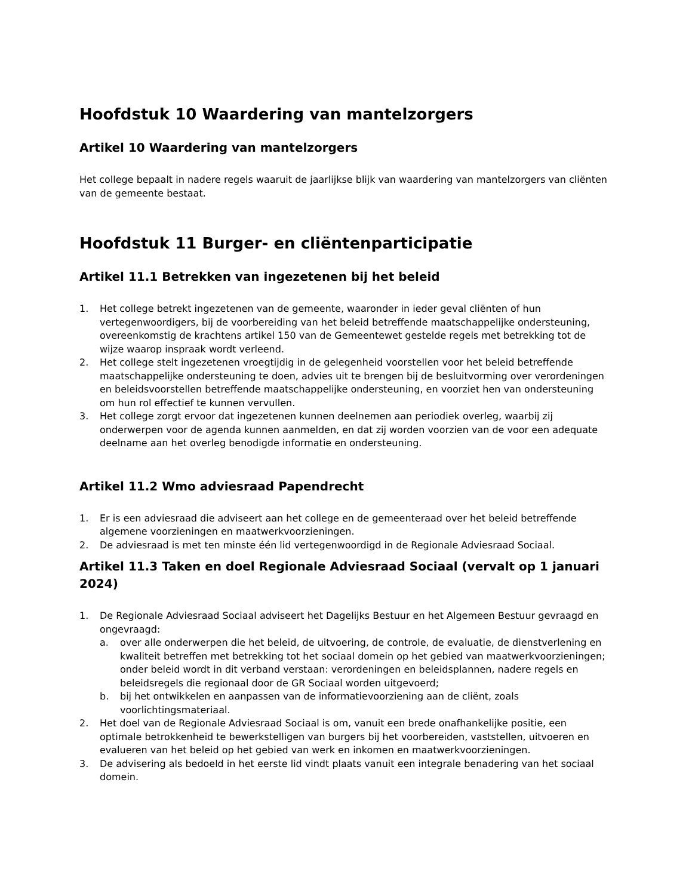Hoofdstuk 10 Waardering van mantelzorgers
Artikel 10 Waardering van mantelzorgers
Het college bepaalt in nadere regels waaruit de jaarlijkse blijk van waardering van mantelzorgers van cliënten van de gemeente bestaat.
Hoofdstuk 11 Burger- en cliëntenparticipatie
Artikel 11.1 Betrekken van ingezetenen bij het beleid
1. Het college betrekt ingezetenen van de gemeente, waaronder in ieder geval cliënten of hun vertegenwoordigers, bij de voorbereiding van het beleid betreffende maatschappelijke ondersteuning, overeenkomstig de krachtens artikel 150 van de Gemeentewet gestelde regels met betrekking tot de wijze waarop inspraak wordt verleend.
2. Het college stelt ingezetenen vroegtijdig in de gelegenheid voorstellen voor het beleid betreffende maatschappelijke ondersteuning te doen, advies uit te brengen bij de besluitvorming over verordeningen en beleidsvoorstellen betreffende maatschappelijke ondersteuning, en voorziet hen van ondersteuning om hun rol effectief te kunnen vervullen.
3. Het college zorgt ervoor dat ingezetenen kunnen deelnemen aan periodiek overleg, waarbij zij onderwerpen voor de agenda kunnen aanmelden, en dat zij worden voorzien van de voor een adequate deelname aan het overleg benodigde informatie en ondersteuning.
Artikel 11.2 Wmo adviesraad Papendrecht
1. Er is een adviesraad die adviseert aan het college en de gemeenteraad over het beleid betreffende algemene voorzieningen en maatwerkvoorzieningen.
2. De adviesraad is met ten minste één lid vertegenwoordigd in de Regionale Adviesraad Sociaal.
Artikel 11.3 Taken en doel Regionale Adviesraad Sociaal (vervalt op 1 januari 2024)
1. De Regionale Adviesraad Sociaal adviseert het Dagelijks Bestuur en het Algemeen Bestuur gevraagd en ongevraagd:
a. over alle onderwerpen die het beleid, de uitvoering, de controle, de evaluatie, de dienstverlening en kwaliteit betreffen met betrekking tot het sociaal domein op het gebied van maatwerkvoorzieningen; onder beleid wordt in dit verband verstaan: verordeningen en beleidsplannen, nadere regels en beleidsregels die regionaal door de GR Sociaal worden uitgevoerd;
b. bij het ontwikkelen en aanpassen van de informatievoorziening aan de cliënt, zoals voorlichtingsmateriaal.
2. Het doel van de Regionale Adviesraad Sociaal is om, vanuit een brede onafhankelijke positie, een optimale betrokkenheid te bewerkstelligen van burgers bij het voorbereiden, vaststellen, uitvoeren en evalueren van het beleid op het gebied van werk en inkomen en maatwerkvoorzieningen.
3. De advisering als bedoeld in het eerste lid vindt plaats vanuit een integrale benadering van het sociaal domein.